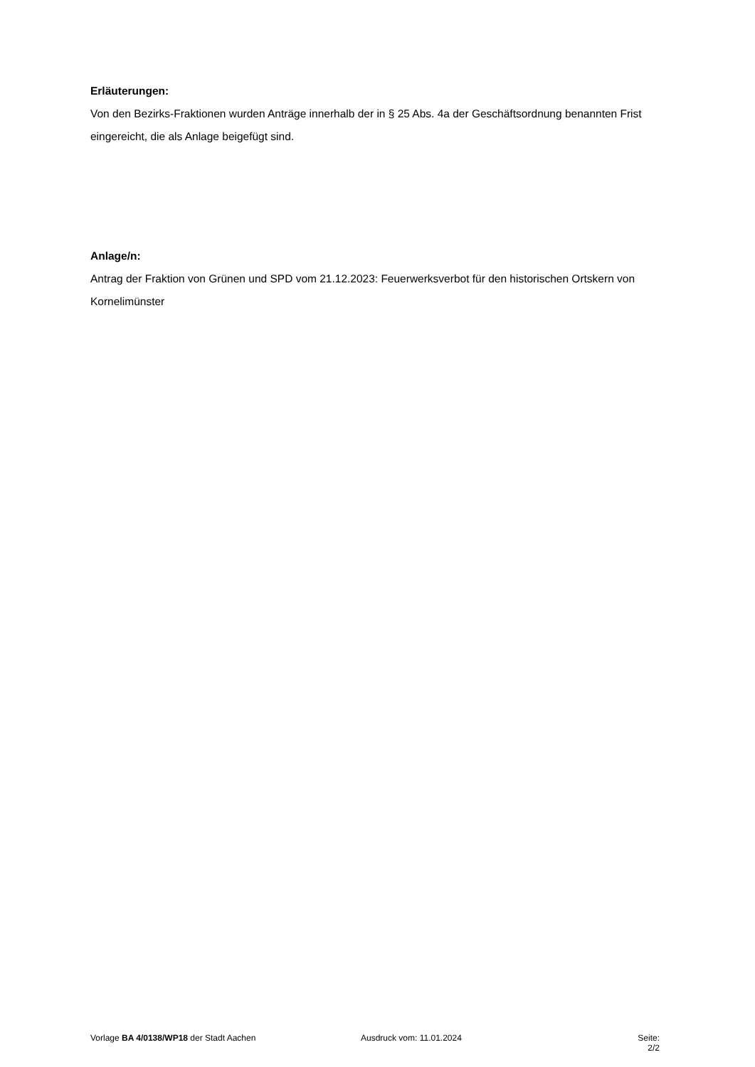Erläuterungen:
Von den Bezirks-Fraktionen wurden Anträge innerhalb der in § 25 Abs. 4a der Geschäftsordnung benannten Frist eingereicht, die als Anlage beigefügt sind.
Anlage/n:
Antrag der Fraktion von Grünen und SPD vom 21.12.2023: Feuerwerksverbot für den historischen Ortskern von Kornelimünster
Vorlage BA 4/0138/WP18 der Stadt Aachen Ausdruck vom: 11.01.2024 Seite: 2/2